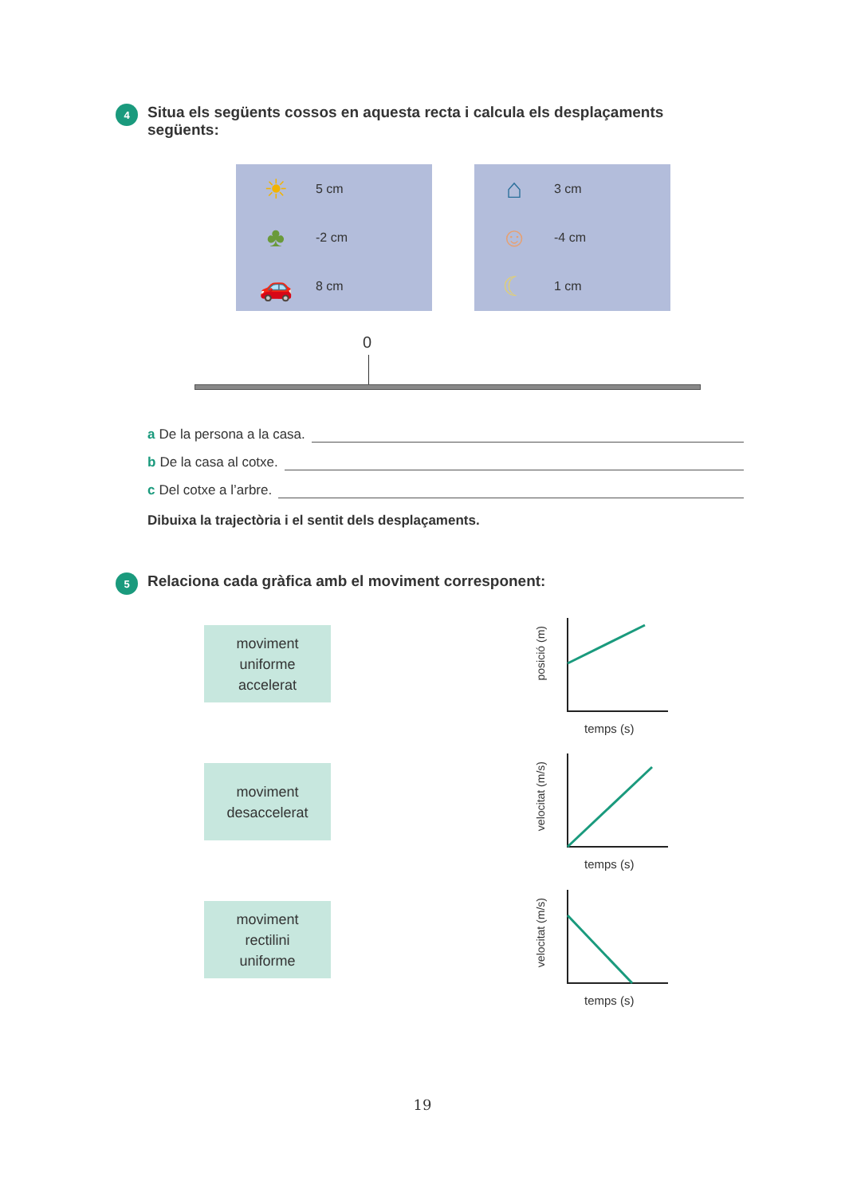4
Situa els següents cossos en aquesta recta i calcula els desplaçaments següents:
☀
5 cm
♣
-2 cm
🚗
8 cm
⌂
3 cm
☺
-4 cm
☾
1 cm
0
a De la persona a la casa.
b De la casa al cotxe.
c Del cotxe a l’arbre.
Dibuixa la trajectòria i el sentit dels desplaçaments.
5
Relaciona cada gràfica amb el moviment corresponent:
moviment
uniforme
accelerat
moviment
desaccelerat
moviment
rectilini
uniforme
posició (m)
temps (s)
velocitat (m/s)
temps (s)
velocitat (m/s)
temps (s)
19